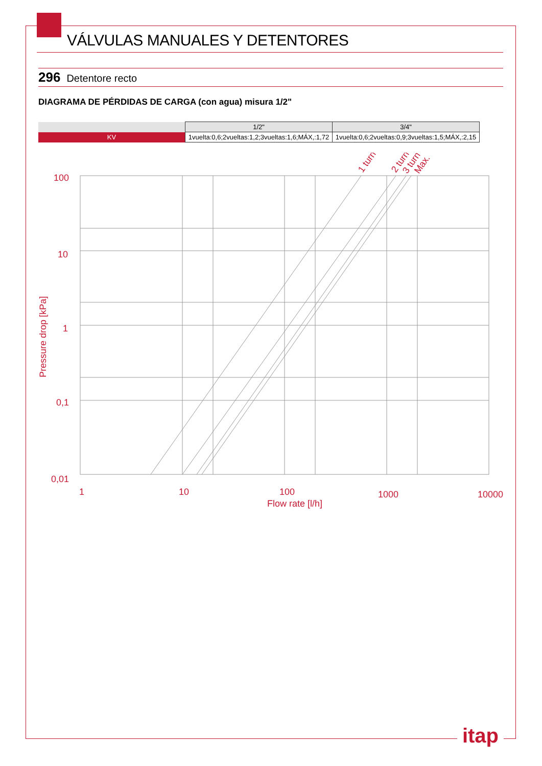VÁLVULAS MANUALES Y DETENTORES
296 Detentore recto
DIAGRAMA DE PÉRDIDAS DE CARGA (con agua) misura 1/2"
| | 1/2" | 3/4" |
| --- | --- | --- |
| KV | 1vuelta:0,6;2vueltas:1,2;3vueltas:1,6;MÁX,:1,72 | 1vuelta:0,6;2vueltas:0,9;3vueltas:1,5;MÁX,:2,15 |
100
10
1
0,1
0,01
1
10
100
1000
10000
Flow rate [l/h]
Pressure drop [kPa]
1 turn
2 turn
3 turn
Max.
itap